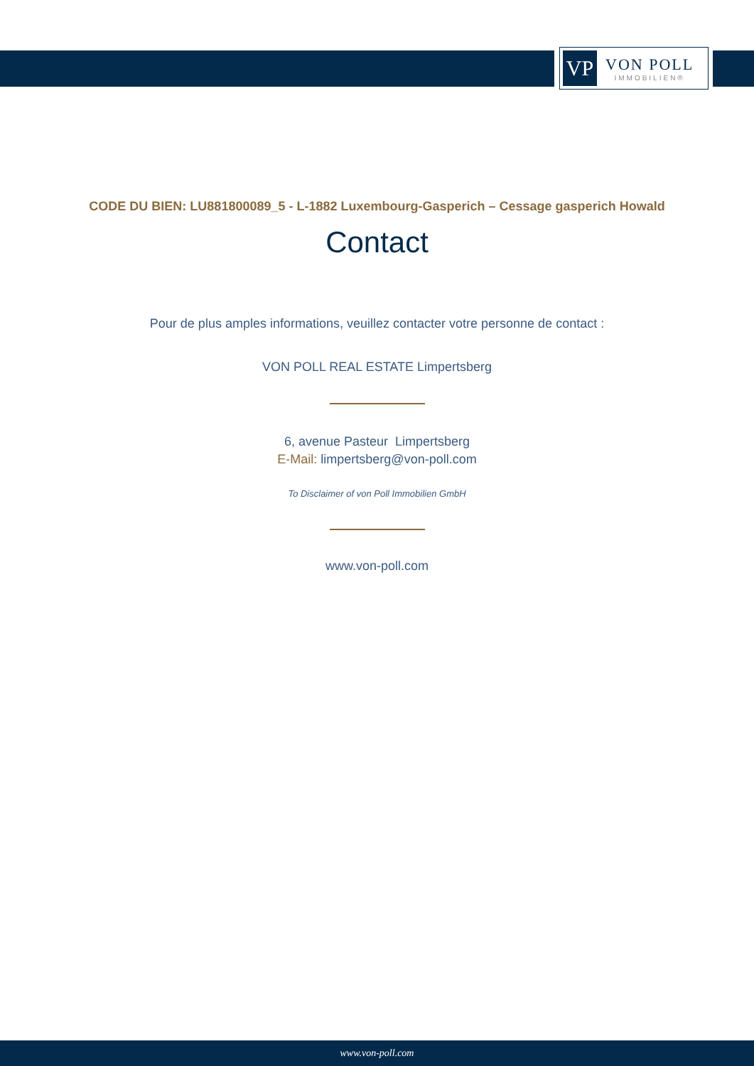VP
VON POLL
IMMOBILIEN®
CODE DU BIEN: LU881800089_5 - L-1882 Luxembourg-Gasperich – Cessage gasperich Howald
Contact
Pour de plus amples informations, veuillez contacter votre personne de contact :
VON POLL REAL ESTATE Limpertsberg
6, avenue Pasteur Limpertsberg
E-Mail: limpertsberg@von-poll.com
To Disclaimer of von Poll Immobilien GmbH
www.von-poll.com
www.von-poll.com